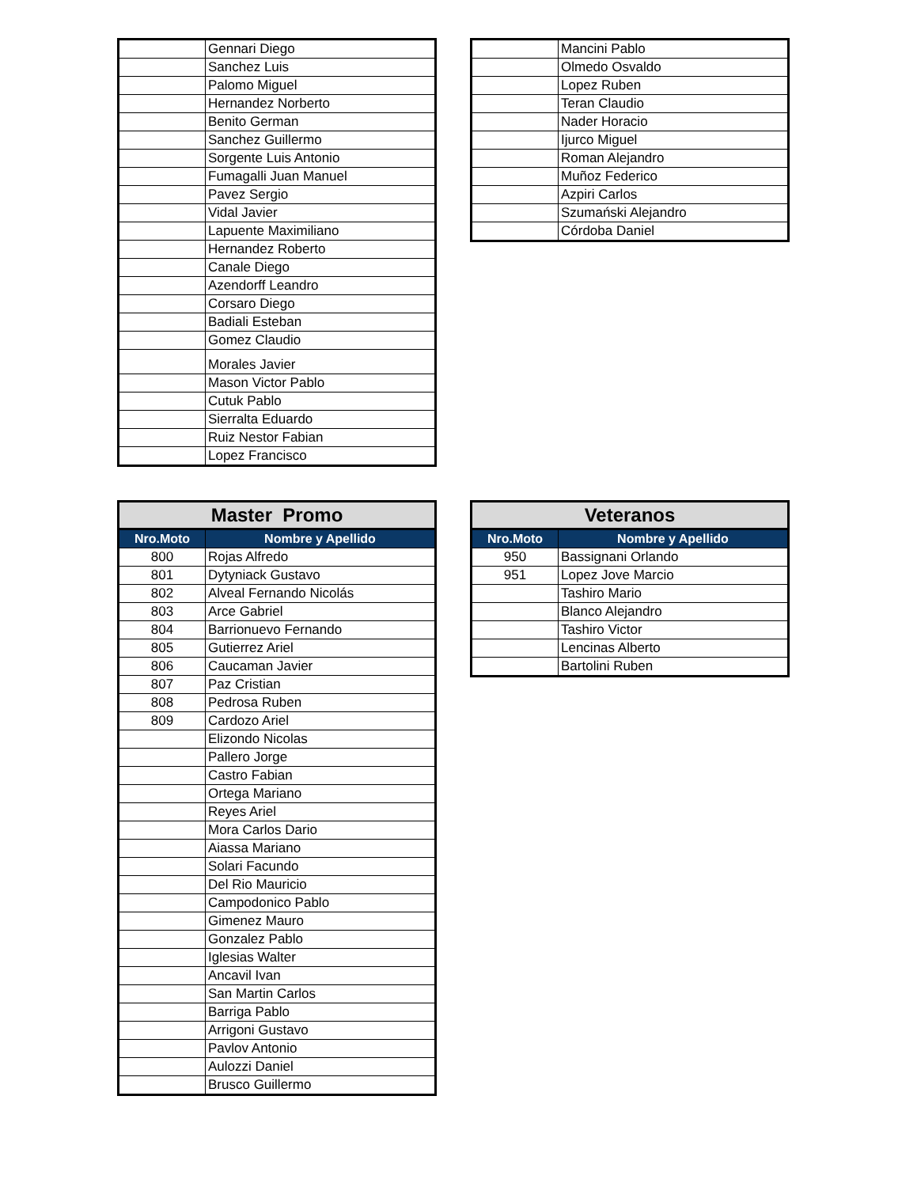| | Gennari Diego |
| | Sanchez Luis |
| | Palomo Miguel |
| | Hernandez Norberto |
| | Benito German |
| | Sanchez Guillermo |
| | Sorgente Luis Antonio |
| | Fumagalli Juan Manuel |
| | Pavez Sergio |
| | Vidal Javier |
| | Lapuente Maximiliano |
| | Hernandez Roberto |
| | Canale Diego |
| | Azendorff Leandro |
| | Corsaro Diego |
| | Badiali Esteban |
| | Gomez Claudio |
| | Morales Javier |
| | Mason Victor Pablo |
| | Cutuk Pablo |
| | Sierralta Eduardo |
| | Ruiz Nestor Fabian |
| | Lopez Francisco |
| | Mancini Pablo |
| | Olmedo Osvaldo |
| | Lopez Ruben |
| | Teran Claudio |
| | Nader Horacio |
| | Ijurco Miguel |
| | Roman Alejandro |
| | Muñoz Federico |
| | Azpiri Carlos |
| | Szumański Alejandro |
| | Córdoba Daniel |
| Master Promo | |
| --- | --- |
| Nro.Moto | Nombre y Apellido |
| 800 | Rojas Alfredo |
| 801 | Dytyniack Gustavo |
| 802 | Alveal Fernando Nicolás |
| 803 | Arce Gabriel |
| 804 | Barrionuevo Fernando |
| 805 | Gutierrez Ariel |
| 806 | Caucaman Javier |
| 807 | Paz Cristian |
| 808 | Pedrosa Ruben |
| 809 | Cardozo Ariel |
| | Elizondo Nicolas |
| | Pallero Jorge |
| | Castro Fabian |
| | Ortega Mariano |
| | Reyes Ariel |
| | Mora Carlos Dario |
| | Aiassa Mariano |
| | Solari Facundo |
| | Del Rio Mauricio |
| | Campodonico Pablo |
| | Gimenez Mauro |
| | Gonzalez Pablo |
| | Iglesias Walter |
| | Ancavil Ivan |
| | San Martin Carlos |
| | Barriga Pablo |
| | Arrigoni Gustavo |
| | Pavlov Antonio |
| | Aulozzi Daniel |
| | Brusco Guillermo |
| Veteranos | |
| --- | --- |
| Nro.Moto | Nombre y Apellido |
| 950 | Bassignani Orlando |
| 951 | Lopez Jove Marcio |
| | Tashiro Mario |
| | Blanco Alejandro |
| | Tashiro Victor |
| | Lencinas Alberto |
| | Bartolini Ruben |